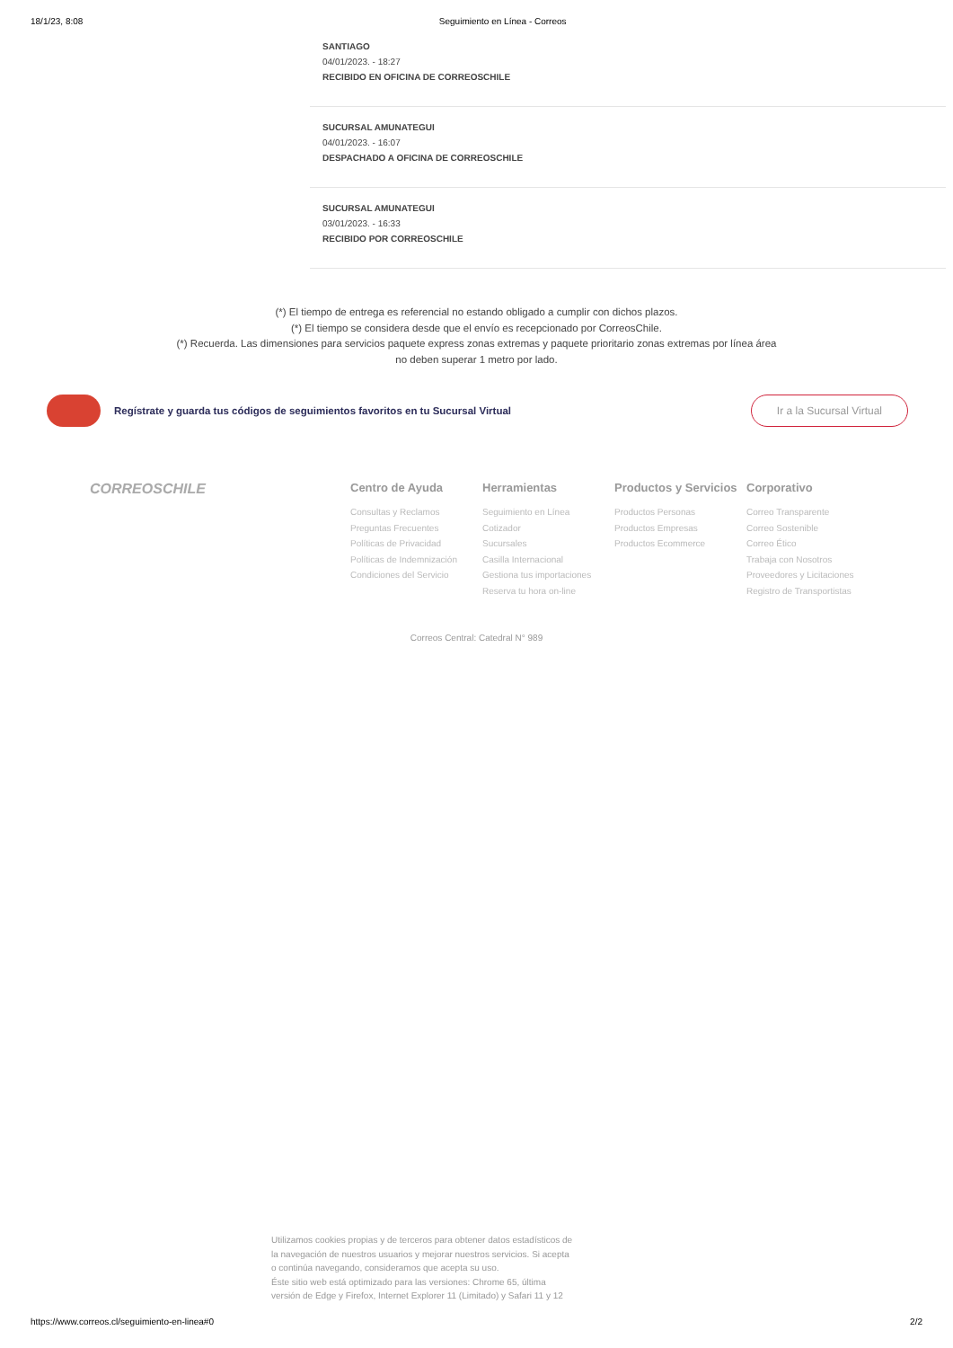18/1/23, 8:08 Seguimiento en Línea - Correos
SANTIAGO
04/01/2023. - 18:27
RECIBIDO EN OFICINA DE CORREOSCHILE
SUCURSAL AMUNATEGUI
04/01/2023. - 16:07
DESPACHADO A OFICINA DE CORREOSCHILE
SUCURSAL AMUNATEGUI
03/01/2023. - 16:33
RECIBIDO POR CORREOSCHILE
(*) El tiempo de entrega es referencial no estando obligado a cumplir con dichos plazos.
(*) El tiempo se considera desde que el envío es recepcionado por CorreosChile.
(*) Recuerda. Las dimensiones para servicios paquete express zonas extremas y paquete prioritario zonas extremas por línea área
no deben superar 1 metro por lado.
Regístrate y guarda tus códigos de seguimientos favoritos en tu Sucursal Virtual
Ir a la Sucursal Virtual
CORREOSCHILE
Centro de Ayuda
Consultas y Reclamos
Preguntas Frecuentes
Políticas de Privacidad
Políticas de Indemnización
Condiciones del Servicio
Herramientas
Seguimiento en Línea
Cotizador
Sucursales
Casilla Internacional
Gestiona tus importaciones
Reserva tu hora on-line
Productos y Servicios
Productos Personas
Productos Empresas
Productos Ecommerce
Corporativo
Correo Transparente
Correo Sostenible
Correo Ético
Trabaja con Nosotros
Proveedores y Licitaciones
Registro de Transportistas
Correos Central: Catedral N° 989
Utilizamos cookies propias y de terceros para obtener datos estadísticos de la navegación de nuestros usuarios y mejorar nuestros servicios. Si acepta o continúa navegando, consideramos que acepta su uso.
Éste sitio web está optimizado para las versiones: Chrome 65, última versión de Edge y Firefox, Internet Explorer 11 (Limitado) y Safari 11 y 12
https://www.correos.cl/seguimiento-en-linea#0 2/2